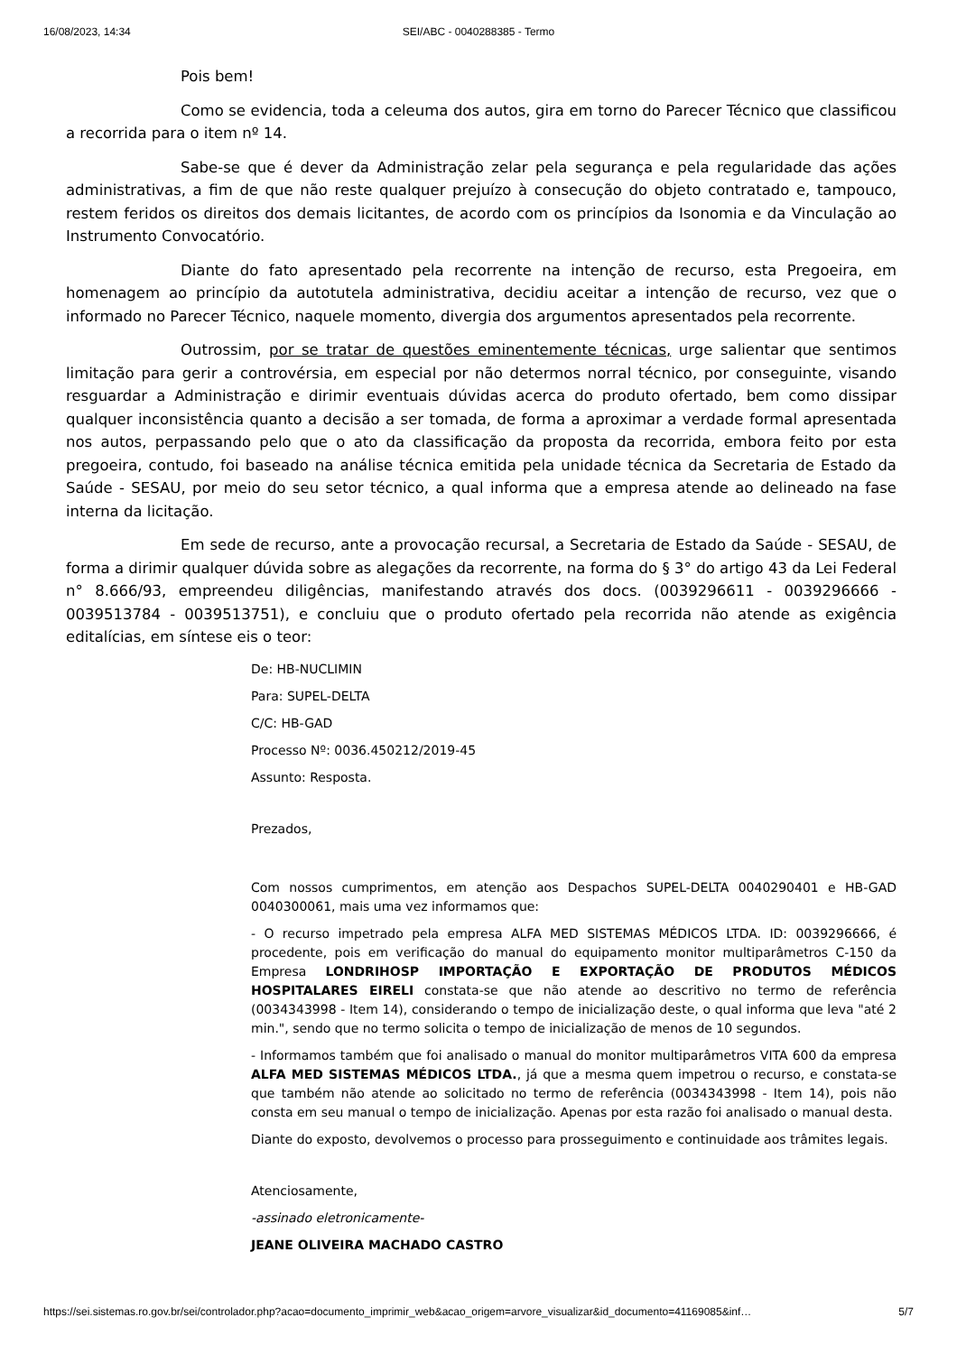16/08/2023, 14:34
SEI/ABC - 0040288385 - Termo
Pois bem!
Como se evidencia, toda a celeuma dos autos, gira em torno do Parecer Técnico que classificou a recorrida para o item nº 14.
Sabe-se que é dever da Administração zelar pela segurança e pela regularidade das ações administrativas, a fim de que não reste qualquer prejuízo à consecução do objeto contratado e, tampouco, restem feridos os direitos dos demais licitantes, de acordo com os princípios da Isonomia e da Vinculação ao Instrumento Convocatório.
Diante do fato apresentado pela recorrente na intenção de recurso, esta Pregoeira, em homenagem ao princípio da autotutela administrativa, decidiu aceitar a intenção de recurso, vez que o informado no Parecer Técnico, naquele momento, divergia dos argumentos apresentados pela recorrente.
Outrossim, por se tratar de questões eminentemente técnicas, urge salientar que sentimos limitação para gerir a controvérsia, em especial por não determos norral técnico, por conseguinte, visando resguardar a Administração e dirimir eventuais dúvidas acerca do produto ofertado, bem como dissipar qualquer inconsistência quanto a decisão a ser tomada, de forma a aproximar a verdade formal apresentada nos autos, perpassando pelo que o ato da classificação da proposta da recorrida, embora feito por esta pregoeira, contudo, foi baseado na análise técnica emitida pela unidade técnica da Secretaria de Estado da Saúde - SESAU, por meio do seu setor técnico, a qual informa que a empresa atende ao delineado na fase interna da licitação.
Em sede de recurso, ante a provocação recursal, a Secretaria de Estado da Saúde - SESAU, de forma a dirimir qualquer dúvida sobre as alegações da recorrente, na forma do § 3° do artigo 43 da Lei Federal n° 8.666/93, empreendeu diligências, manifestando através dos docs. (0039296611 - 0039296666 - 0039513784 - 0039513751), e concluiu que o produto ofertado pela recorrida não atende as exigência editalícias, em síntese eis o teor:
De: HB-NUCLIMIN
Para: SUPEL-DELTA
C/C: HB-GAD
Processo Nº: 0036.450212/2019-45
Assunto: Resposta.
Prezados,
Com nossos cumprimentos, em atenção aos Despachos SUPEL-DELTA 0040290401 e HB-GAD 0040300061, mais uma vez informamos que:
- O recurso impetrado pela empresa ALFA MED SISTEMAS MÉDICOS LTDA. ID: 0039296666, é procedente, pois em verificação do manual do equipamento monitor multiparâmetros C-150 da Empresa LONDRIHOSP IMPORTAÇÃO E EXPORTAÇÃO DE PRODUTOS MÉDICOS HOSPITALARES EIRELI constata-se que não atende ao descritivo no termo de referência (0034343998 - Item 14), considerando o tempo de inicialização deste, o qual informa que leva "até 2 min.", sendo que no termo solicita o tempo de inicialização de menos de 10 segundos.
- Informamos também que foi analisado o manual do monitor multiparâmetros VITA 600 da empresa ALFA MED SISTEMAS MÉDICOS LTDA., já que a mesma quem impetrou o recurso, e constata-se que também não atende ao solicitado no termo de referência (0034343998 - Item 14), pois não consta em seu manual o tempo de inicialização. Apenas por esta razão foi analisado o manual desta.
Diante do exposto, devolvemos o processo para prosseguimento e continuidade aos trâmites legais.
Atenciosamente,
-assinado eletronicamente-
JEANE OLIVEIRA MACHADO CASTRO
https://sei.sistemas.ro.gov.br/sei/controlador.php?acao=documento_imprimir_web&acao_origem=arvore_visualizar&id_documento=41169085&inf… 5/7